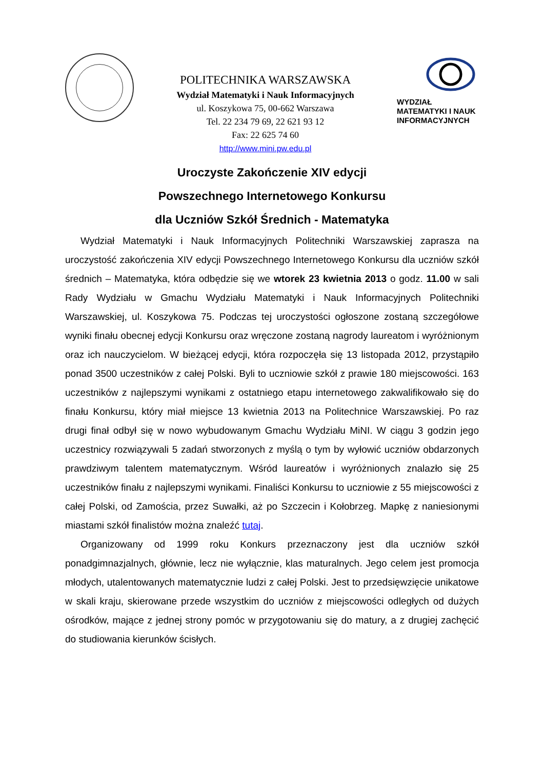POLITECHNIKA WARSZAWSKA
Wydział Matematyki i Nauk Informacyjnych
ul. Koszykowa 75, 00-662 Warszawa
Tel. 22 234 79 69, 22 621 93 12
Fax: 22 625 74 60
http://www.mini.pw.edu.pl
WYDZIAŁ
MATEMATYKI I NAUK
INFORMACYJNYCH
Uroczyste Zakończenie XIV edycji
Powszechnego Internetowego Konkursu
dla Uczniów Szkół Średnich - Matematyka
Wydział Matematyki i Nauk Informacyjnych Politechniki Warszawskiej zaprasza na uroczystość zakończenia XIV edycji Powszechnego Internetowego Konkursu dla uczniów szkół średnich – Matematyka, która odbędzie się we wtorek 23 kwietnia 2013 o godz. 11.00 w sali Rady Wydziału w Gmachu Wydziału Matematyki i Nauk Informacyjnych Politechniki Warszawskiej, ul. Koszykowa 75. Podczas tej uroczystości ogłoszone zostaną szczegółowe wyniki finału obecnej edycji Konkursu oraz wręczone zostaną nagrody laureatom i wyróżnionym oraz ich nauczycielom. W bieżącej edycji, która rozpoczęła się 13 listopada 2012, przystąpiło ponad 3500 uczestników z całej Polski. Byli to uczniowie szkół z prawie 180 miejscowości. 163 uczestników z najlepszymi wynikami z ostatniego etapu internetowego zakwalifikowało się do finału Konkursu, który miał miejsce 13 kwietnia 2013 na Politechnice Warszawskiej. Po raz drugi finał odbył się w nowo wybudowanym Gmachu Wydziału MiNI. W ciągu 3 godzin jego uczestnicy rozwiązywali 5 zadań stworzonych z myślą o tym by wyłowić uczniów obdarzonych prawdziwym talentem matematycznym. Wśród laureatów i wyróżnionych znalazło się 25 uczestników finału z najlepszymi wynikami. Finaliści Konkursu to uczniowie z 55 miejscowości z całej Polski, od Zamościa, przez Suwałki, aż po Szczecin i Kołobrzeg. Mapkę z naniesionymi miastami szkół finalistów można znaleźć tutaj.
Organizowany od 1999 roku Konkurs przeznaczony jest dla uczniów szkół ponadgimnazjalnych, głównie, lecz nie wyłącznie, klas maturalnych. Jego celem jest promocja młodych, utalentowanych matematycznie ludzi z całej Polski. Jest to przedsięwzięcie unikatowe w skali kraju, skierowane przede wszystkim do uczniów z miejscowości odległych od dużych ośrodków, mające z jednej strony pomóc w przygotowaniu się do matury, a z drugiej zachęcić do studiowania kierunków ścisłych.